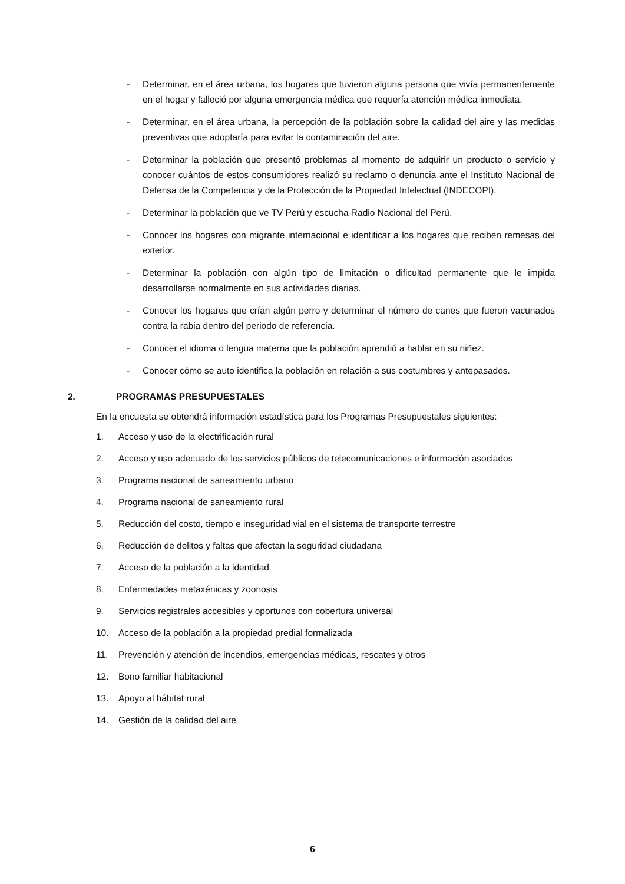- Determinar, en el área urbana, los hogares que tuvieron alguna persona que vivía permanentemente en el hogar y falleció por alguna emergencia médica que requería atención médica inmediata.
- Determinar, en el área urbana, la percepción de la población sobre la calidad del aire y las medidas preventivas que adoptaría para evitar la contaminación del aire.
- Determinar la población que presentó problemas al momento de adquirir un producto o servicio y conocer cuántos de estos consumidores realizó su reclamo o denuncia ante el Instituto Nacional de Defensa de la Competencia y de la Protección de la Propiedad Intelectual (INDECOPI).
- Determinar la población que ve TV Perú y escucha Radio Nacional del Perú.
- Conocer los hogares con migrante internacional e identificar a los hogares que reciben remesas del exterior.
- Determinar la población con algún tipo de limitación o dificultad permanente que le impida desarrollarse normalmente en sus actividades diarias.
- Conocer los hogares que crían algún perro y determinar el número de canes que fueron vacunados contra la rabia dentro del periodo de referencia.
- Conocer el idioma o lengua materna que la población aprendió a hablar en su niñez.
- Conocer cómo se auto identifica la población en relación a sus costumbres y antepasados.
2. PROGRAMAS PRESUPUESTALES
En la encuesta se obtendrá información estadística para los Programas Presupuestales siguientes:
1. Acceso y uso de la electrificación rural
2. Acceso y uso adecuado de los servicios públicos de telecomunicaciones e información asociados
3. Programa nacional de saneamiento urbano
4. Programa nacional de saneamiento rural
5. Reducción del costo, tiempo e inseguridad vial en el sistema de transporte terrestre
6. Reducción de delitos y faltas que afectan la seguridad ciudadana
7. Acceso de la población a la identidad
8. Enfermedades metaxénicas y zoonosis
9. Servicios registrales accesibles y oportunos con cobertura universal
10. Acceso de la población a la propiedad predial formalizada
11. Prevención y atención de incendios, emergencias médicas, rescates y otros
12. Bono familiar habitacional
13. Apoyo al hábitat rural
14. Gestión de la calidad del aire
6